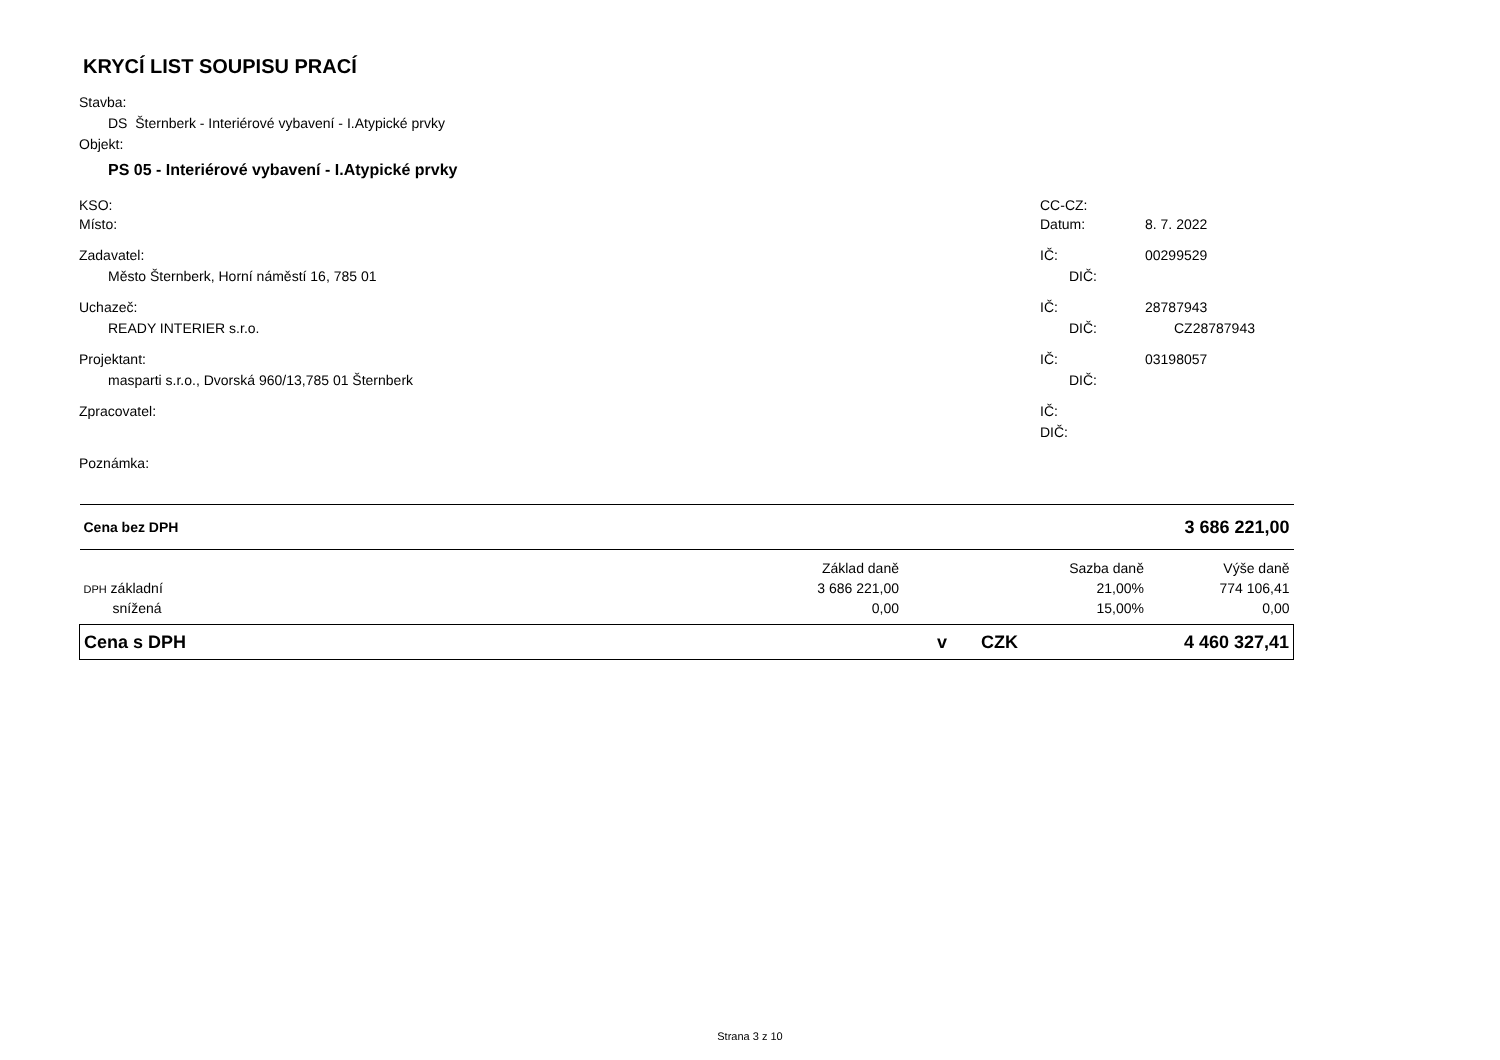KRYCÍ LIST SOUPISU PRACÍ
Stavba:
DS Šternberk - Interiérové vybavení - I.Atypické prvky
Objekt:
PS 05 - Interiérové vybavení - I.Atypické prvky
KSO: CC-CZ:
Místo: Datum: 8. 7. 2022
Zadavatel: IČ: 00299529
Město Šternberk, Horní náměstí 16, 785 01 DIČ:
Uchazeč: IČ: 28787943
READY INTERIER s.r.o. DIČ: CZ28787943
Projektant: IČ: 03198057
masparti s.r.o., Dvorská 960/13,785 01 Šternberk DIČ:
Zpracovatel: IČ:
DIČ:
Poznámka:
| Cena bez DPH | | | | 3 686 221,00 | |
| | Základ daně | | | Sazba daně | Výše daně |
| DPH základní | 3 686 221,00 | | | 21,00% | 774 106,41 |
| snížená | 0,00 | | | 15,00% | 0,00 |
| Cena s DPH | | v | CZK | | 4 460 327,41 |
Strana 3 z 10